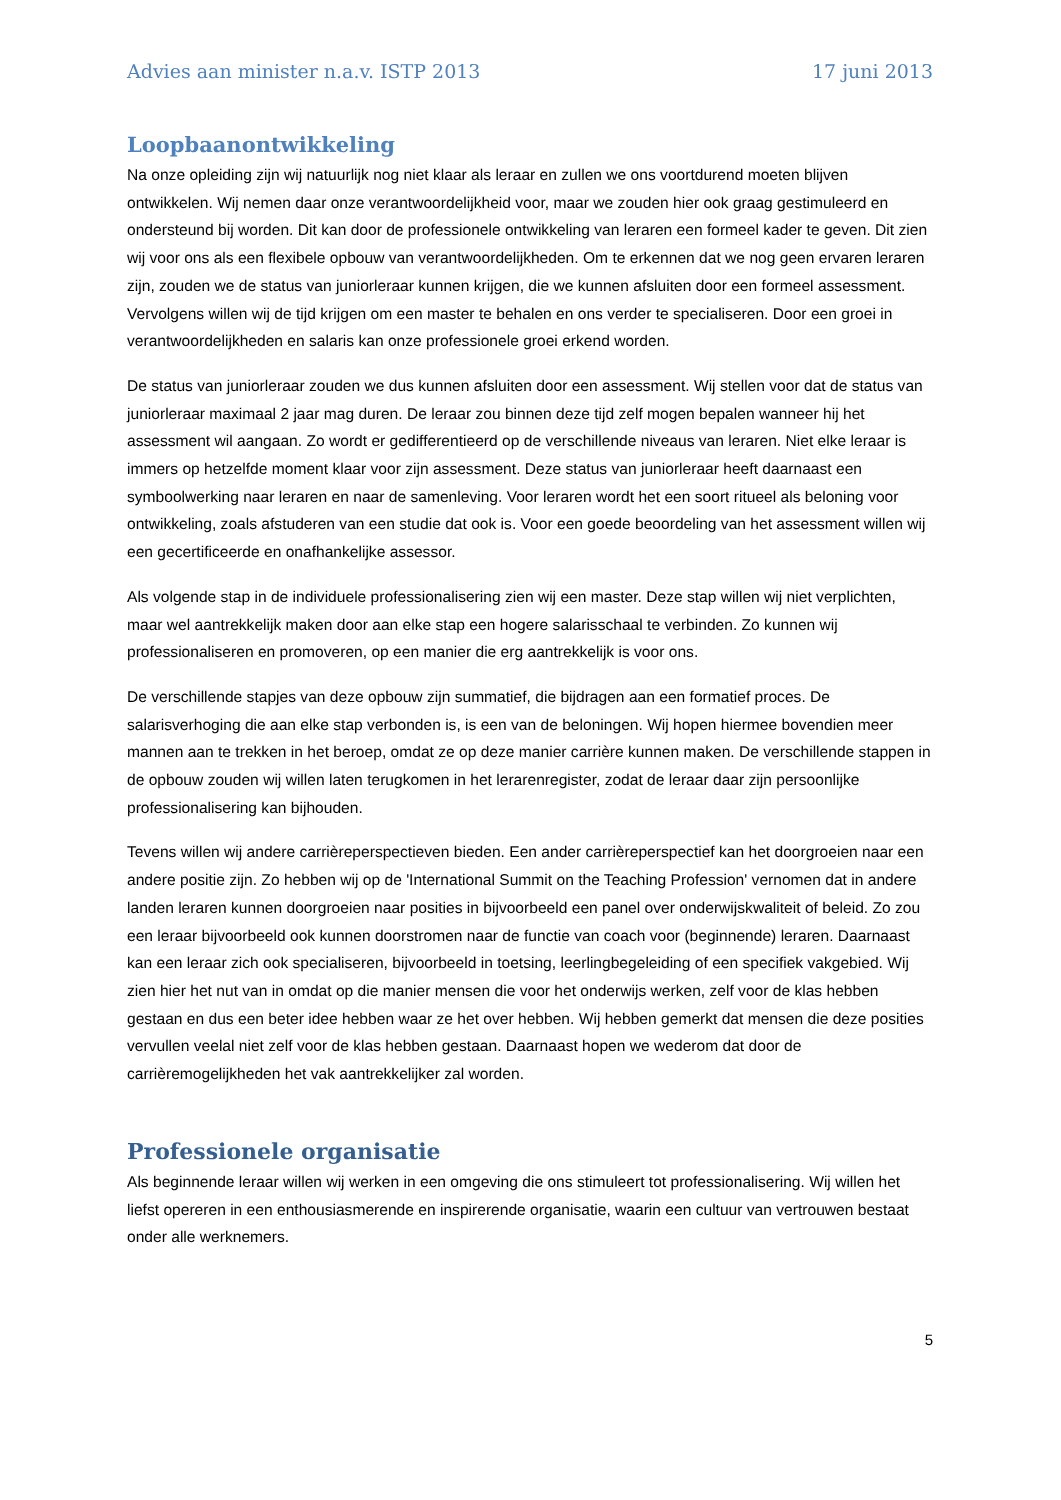Advies aan minister n.a.v. ISTP 2013 17 juni 2013
Loopbaanontwikkeling
Na onze opleiding zijn wij natuurlijk nog niet klaar als leraar en zullen we ons voortdurend moeten blijven ontwikkelen. Wij nemen daar onze verantwoordelijkheid voor, maar we zouden hier ook graag gestimuleerd en ondersteund bij worden. Dit kan door de professionele ontwikkeling van leraren een formeel kader te geven. Dit zien wij voor ons als een flexibele opbouw van verantwoordelijkheden. Om te erkennen dat we nog geen ervaren leraren zijn, zouden we de status van juniorleraar kunnen krijgen, die we kunnen afsluiten door een formeel assessment. Vervolgens willen wij de tijd krijgen om een master te behalen en ons verder te specialiseren. Door een groei in verantwoordelijkheden en salaris kan onze professionele groei erkend worden.
De status van juniorleraar zouden we dus kunnen afsluiten door een assessment. Wij stellen voor dat de status van juniorleraar maximaal 2 jaar mag duren. De leraar zou binnen deze tijd zelf mogen bepalen wanneer hij het assessment wil aangaan. Zo wordt er gedifferentieerd op de verschillende niveaus van leraren. Niet elke leraar is immers op hetzelfde moment klaar voor zijn assessment. Deze status van juniorleraar heeft daarnaast een symboolwerking naar leraren en naar de samenleving. Voor leraren wordt het een soort ritueel als beloning voor ontwikkeling, zoals afstuderen van een studie dat ook is. Voor een goede beoordeling van het assessment willen wij een gecertificeerde en onafhankelijke assessor.
Als volgende stap in de individuele professionalisering zien wij een master. Deze stap willen wij niet verplichten, maar wel aantrekkelijk maken door aan elke stap een hogere salarisschaal te verbinden. Zo kunnen wij professionaliseren en promoveren, op een manier die erg aantrekkelijk is voor ons.
De verschillende stapjes van deze opbouw zijn summatief, die bijdragen aan een formatief proces. De salarisverhoging die aan elke stap verbonden is, is een van de beloningen. Wij hopen hiermee bovendien meer mannen aan te trekken in het beroep, omdat ze op deze manier carrière kunnen maken. De verschillende stappen in de opbouw zouden wij willen laten terugkomen in het lerarenregister, zodat de leraar daar zijn persoonlijke professionalisering kan bijhouden.
Tevens willen wij andere carrièreperspectieven bieden. Een ander carrièreperspectief kan het doorgroeien naar een andere positie zijn. Zo hebben wij op de 'International Summit on the Teaching Profession' vernomen dat in andere landen leraren kunnen doorgroeien naar posities in bijvoorbeeld een panel over onderwijskwaliteit of beleid. Zo zou een leraar bijvoorbeeld ook kunnen doorstromen naar de functie van coach voor (beginnende) leraren. Daarnaast kan een leraar zich ook specialiseren, bijvoorbeeld in toetsing, leerlingbegeleiding of een specifiek vakgebied. Wij zien hier het nut van in omdat op die manier mensen die voor het onderwijs werken, zelf voor de klas hebben gestaan en dus een beter idee hebben waar ze het over hebben. Wij hebben gemerkt dat mensen die deze posities vervullen veelal niet zelf voor de klas hebben gestaan. Daarnaast hopen we wederom dat door de carrièremogelijkheden het vak aantrekkelijker zal worden.
Professionele organisatie
Als beginnende leraar willen wij werken in een omgeving die ons stimuleert tot professionalisering. Wij willen het liefst opereren in een enthousiasmerende en inspirerende organisatie, waarin een cultuur van vertrouwen bestaat onder alle werknemers.
5